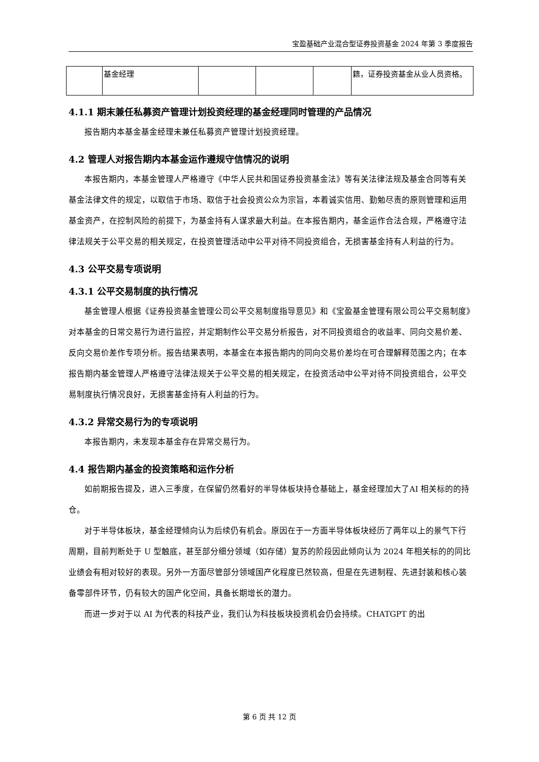宝盈基础产业混合型证券投资基金 2024 年第 3 季度报告
| | 基金经理 | | | | 籍，证券投资基金从业人员资格。 |
4.1.1 期末兼任私募资产管理计划投资经理的基金经理同时管理的产品情况
报告期内本基金基金经理未兼任私募资产管理计划投资经理。
4.2 管理人对报告期内本基金运作遵规守信情况的说明
本报告期内，本基金管理人严格遵守《中华人民共和国证券投资基金法》等有关法律法规及基金合同等有关基金法律文件的规定，以取信于市场、取信于社会投资公众为宗旨，本着诚实信用、勤勉尽责的原则管理和运用基金资产，在控制风险的前提下，为基金持有人谋求最大利益。在本报告期内，基金运作合法合规，严格遵守法律法规关于公平交易的相关规定，在投资管理活动中公平对待不同投资组合，无损害基金持有人利益的行为。
4.3 公平交易专项说明
4.3.1 公平交易制度的执行情况
基金管理人根据《证券投资基金管理公司公平交易制度指导意见》和《宝盈基金管理有限公司公平交易制度》对本基金的日常交易行为进行监控，并定期制作公平交易分析报告，对不同投资组合的收益率、同向交易价差、反向交易价差作专项分析。报告结果表明，本基金在本报告期内的同向交易价差均在可合理解释范围之内；在本报告期内基金管理人严格遵守法律法规关于公平交易的相关规定，在投资活动中公平对待不同投资组合，公平交易制度执行情况良好，无损害基金持有人利益的行为。
4.3.2 异常交易行为的专项说明
本报告期内，未发现本基金存在异常交易行为。
4.4 报告期内基金的投资策略和运作分析
如前期报告提及，进入三季度，在保留仍然看好的半导体板块持仓基础上，基金经理加大了AI 相关标的的持仓。
对于半导体板块，基金经理倾向认为后续仍有机会。原因在于一方面半导体板块经历了两年以上的景气下行周期，目前判断处于 U 型触底，甚至部分细分领域（如存储）复苏的阶段因此倾向认为 2024 年相关标的的同比业绩会有相对较好的表现。另外一方面尽管部分领域国产化程度已然较高，但是在先进制程、先进封装和核心装备零部件环节，仍有较大的国产化空间，具备长期增长的潜力。
而进一步对于以 AI 为代表的科技产业，我们认为科技板块投资机会仍会持续。CHATGPT 的出
第 6 页 共 12 页